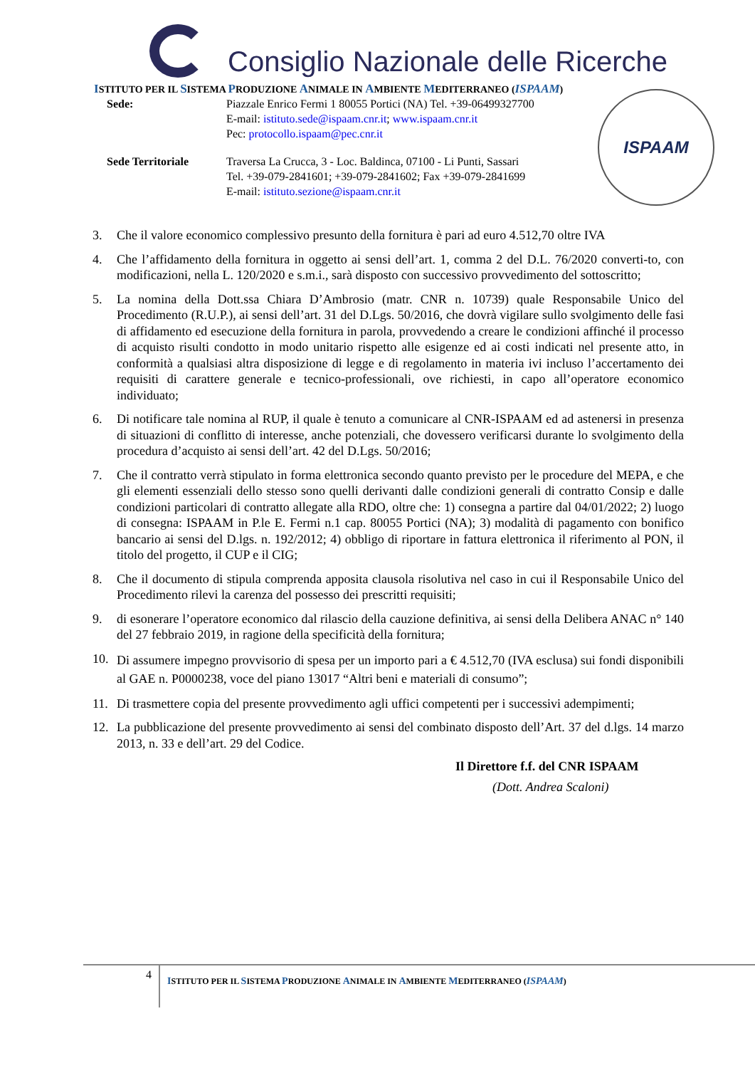Consiglio Nazionale delle Ricerche
ISTITUTO PER IL SISTEMA PRODUZIONE ANIMALE IN AMBIENTE MEDITERRANEO (ISPAAM)
Sede: Piazzale Enrico Fermi 1 80055 Portici (NA) Tel. +39-06499327700
E-mail: istituto.sede@ispaam.cnr.it; www.ispaam.cnr.it
Pec: protocollo.ispaam@pec.cnr.it
Sede Territoriale Traversa La Crucca, 3 - Loc. Baldinca, 07100 - Li Punti, Sassari
Tel. +39-079-2841601; +39-079-2841602; Fax +39-079-2841699
E-mail: istituto.sezione@ispaam.cnr.it
ISPAAM
3. Che il valore economico complessivo presunto della fornitura è pari ad euro 4.512,70 oltre IVA
4. Che l’affidamento della fornitura in oggetto ai sensi dell’art. 1, comma 2 del D.L. 76/2020 converti-to, con modificazioni, nella L. 120/2020 e s.m.i., sarà disposto con successivo provvedimento del sottoscritto;
5. La nomina della Dott.ssa Chiara D’Ambrosio (matr. CNR n. 10739) quale Responsabile Unico del Procedimento (R.U.P.), ai sensi dell’art. 31 del D.Lgs. 50/2016, che dovrà vigilare sullo svolgimento delle fasi di affidamento ed esecuzione della fornitura in parola, provvedendo a creare le condizioni affinché il processo di acquisto risulti condotto in modo unitario rispetto alle esigenze ed ai costi indicati nel presente atto, in conformità a qualsiasi altra disposizione di legge e di regolamento in materia ivi incluso l’accertamento dei requisiti di carattere generale e tecnico-professionali, ove richiesti, in capo all’operatore economico individuato;
6. Di notificare tale nomina al RUP, il quale è tenuto a comunicare al CNR-ISPAAM ed ad astenersi in presenza di situazioni di conflitto di interesse, anche potenziali, che dovessero verificarsi durante lo svolgimento della procedura d’acquisto ai sensi dell’art. 42 del D.Lgs. 50/2016;
7. Che il contratto verrà stipulato in forma elettronica secondo quanto previsto per le procedure del MEPA, e che gli elementi essenziali dello stesso sono quelli derivanti dalle condizioni generali di contratto Consip e dalle condizioni particolari di contratto allegate alla RDO, oltre che: 1) consegna a partire dal 04/01/2022; 2) luogo di consegna: ISPAAM in P.le E. Fermi n.1 cap. 80055 Portici (NA); 3) modalità di pagamento con bonifico bancario ai sensi del D.lgs. n. 192/2012; 4) obbligo di riportare in fattura elettronica il riferimento al PON, il titolo del progetto, il CUP e il CIG;
8. Che il documento di stipula comprenda apposita clausola risolutiva nel caso in cui il Responsabile Unico del Procedimento rilevi la carenza del possesso dei prescritti requisiti;
9. di esonerare l’operatore economico dal rilascio della cauzione definitiva, ai sensi della Delibera ANAC n° 140 del 27 febbraio 2019, in ragione della specificità della fornitura;
10. Di assumere impegno provvisorio di spesa per un importo pari a € 4.512,70 (IVA esclusa) sui fondi disponibili al GAE n. P0000238, voce del piano 13017 “Altri beni e materiali di consumo”;
11. Di trasmettere copia del presente provvedimento agli uffici competenti per i successivi adempimenti;
12. La pubblicazione del presente provvedimento ai sensi del combinato disposto dell’Art. 37 del d.lgs. 14 marzo 2013, n. 33 e dell’art. 29 del Codice.
Il Direttore f.f. del CNR ISPAAM
(Dott. Andrea Scaloni)
4
ISTITUTO PER IL SISTEMA PRODUZIONE ANIMALE IN AMBIENTE MEDITERRANEO (ISPAAM)